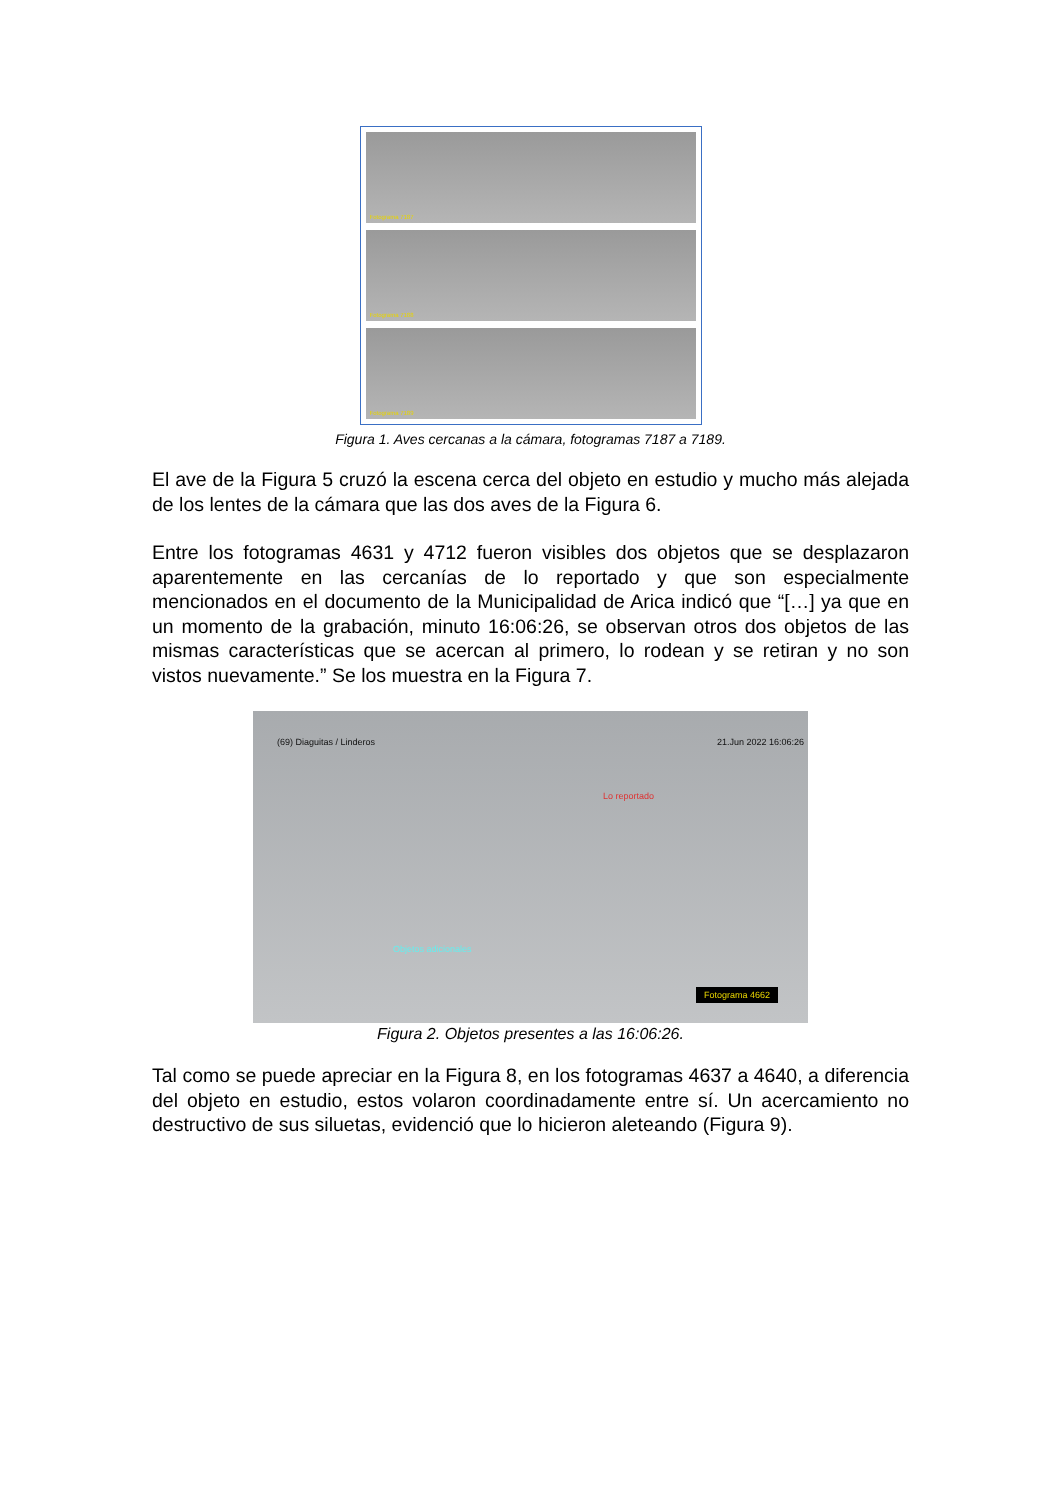Fotograma 7187
Fotograma 7188
Fotograma 7189
Figura 1. Aves cercanas a la cámara, fotogramas 7187 a 7189.
El ave de la Figura 5 cruzó la escena cerca del objeto en estudio y mucho más alejada de los lentes de la cámara que las dos aves de la Figura 6.
Entre los fotogramas 4631 y 4712 fueron visibles dos objetos que se desplazaron aparentemente en las cercanías de lo reportado y que son especialmente mencionados en el documento de la Municipalidad de Arica indicó que “[…] ya que en un momento de la grabación, minuto 16:06:26, se observan otros dos objetos de las mismas características que se acercan al primero, lo rodean y se retiran y no son vistos nuevamente.” Se los muestra en la Figura 7.
(69) Diaguitas / Linderos 21.Jun 2022 16:06:26
Lo reportado
Objetos adicionales
Fotograma 4662
Figura 2. Objetos presentes a las 16:06:26.
Tal como se puede apreciar en la Figura 8, en los fotogramas 4637 a 4640, a diferencia del objeto en estudio, estos volaron coordinadamente entre sí. Un acercamiento no destructivo de sus siluetas, evidenció que lo hicieron aleteando (Figura 9).